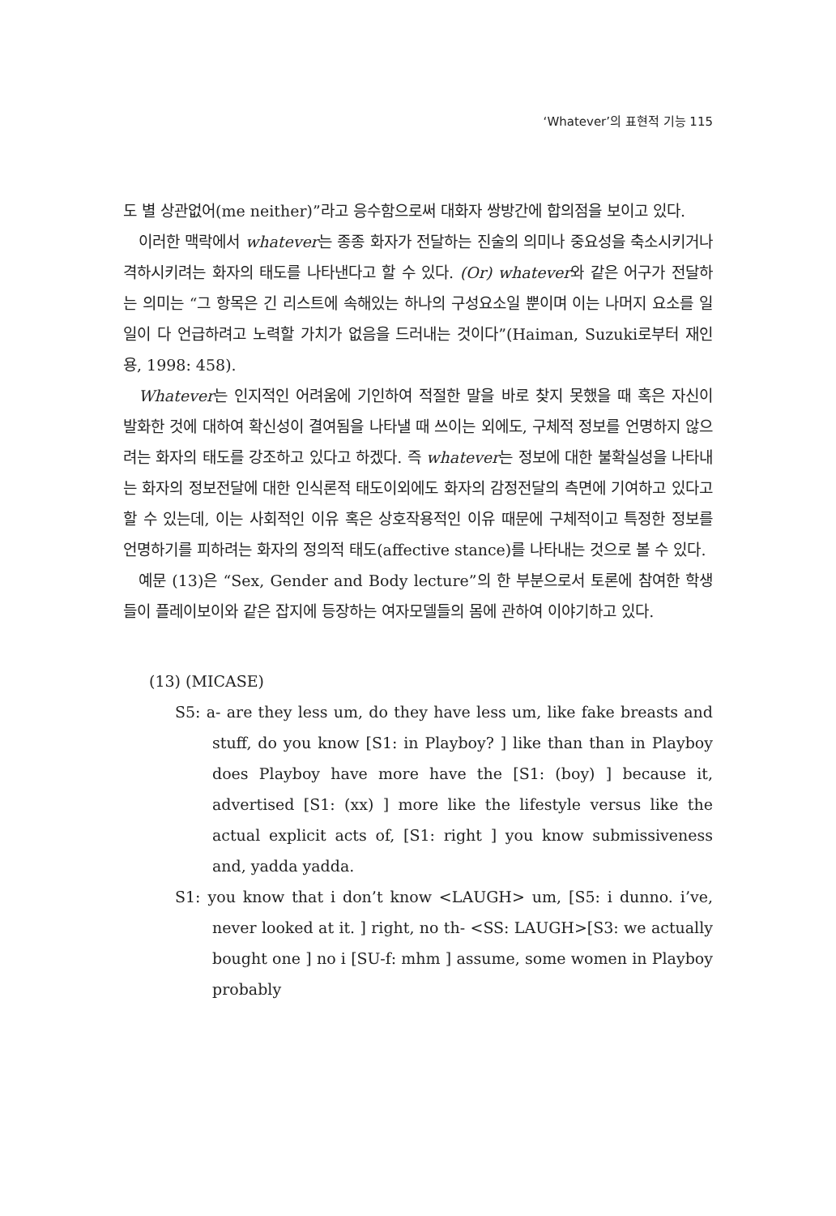‘Whatever’의 표현적 기능 115
도 별 상관없어(me neither)”라고 응수함으로써 대화자 쌍방간에 합의점을 보이고 있다.
이러한 맥락에서 whatever는 종종 화자가 전달하는 진술의 의미나 중요성을 축소시키거나 격하시키려는 화자의 태도를 나타낸다고 할 수 있다. (Or) whatever와 같은 어구가 전달하는 의미는 “그 항목은 긴 리스트에 속해있는 하나의 구성요소일 뿐이며 이는 나머지 요소를 일일이 다 언급하려고 노력할 가치가 없음을 드러내는 것이다”(Haiman, Suzuki로부터 재인용, 1998: 458).
Whatever는 인지적인 어려움에 기인하여 적절한 말을 바로 찾지 못했을 때 혹은 자신이 발화한 것에 대하여 확신성이 결여됨을 나타낼 때 쓰이는 외에도, 구체적 정보를 언명하지 않으려는 화자의 태도를 강조하고 있다고 하겠다. 즉 whatever는 정보에 대한 불확실성을 나타내는 화자의 정보전달에 대한 인식론적 태도이외에도 화자의 감정전달의 측면에 기여하고 있다고 할 수 있는데, 이는 사회적인 이유 혹은 상호작용적인 이유 때문에 구체적이고 특정한 정보를 언명하기를 피하려는 화자의 정의적 태도(affective stance)를 나타내는 것으로 볼 수 있다.
예문 (13)은 “Sex, Gender and Body lecture”의 한 부분으로서 토론에 참여한 학생들이 플레이보이와 같은 잡지에 등장하는 여자모델들의 몸에 관하여 이야기하고 있다.
(13) (MICASE)
S5: a- are they less um, do they have less um, like fake breasts and stuff, do you know [S1: in Playboy? ] like than than in Playboy does Playboy have more have the [S1: (boy) ] because it, advertised [S1: (xx) ] more like the lifestyle versus like the actual explicit acts of, [S1: right ] you know submissiveness and, yadda yadda.
S1: you know that i don’t know <LAUGH> um, [S5: i dunno. i’ve, never looked at it. ] right, no th- <SS: LAUGH>[S3: we actually bought one ] no i [SU-f: mhm ] assume, some women in Playboy probably